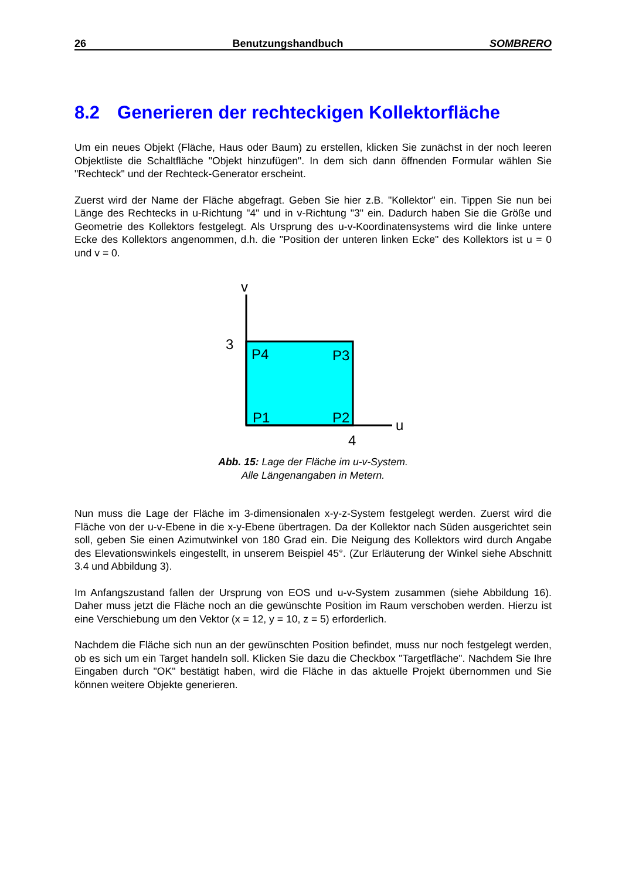26 Benutzungshandbuch SOMBRERO
8.2 Generieren der rechteckigen Kollektorfläche
Um ein neues Objekt (Fläche, Haus oder Baum) zu erstellen, klicken Sie zunächst in der noch leeren Objektliste die Schaltfläche "Objekt hinzufügen". In dem sich dann öffnenden Formular wählen Sie "Rechteck" und der Rechteck-Generator erscheint.
Zuerst wird der Name der Fläche abgefragt. Geben Sie hier z.B. "Kollektor" ein. Tippen Sie nun bei Länge des Rechtecks in u-Richtung "4" und in v-Richtung "3" ein. Dadurch haben Sie die Größe und Geometrie des Kollektors festgelegt. Als Ursprung des u-v-Koordinatensystems wird die linke untere Ecke des Kollektors angenommen, d.h. die "Position der unteren linken Ecke" des Kollektors ist u = 0 und v = 0.
v
3
u
4
P4
P3
P1
P2
Abb. 15: Lage der Fläche im u-v-System.
Alle Längenangaben in Metern.
Nun muss die Lage der Fläche im 3-dimensionalen x-y-z-System festgelegt werden. Zuerst wird die Fläche von der u-v-Ebene in die x-y-Ebene übertragen. Da der Kollektor nach Süden ausgerichtet sein soll, geben Sie einen Azimutwinkel von 180 Grad ein. Die Neigung des Kollektors wird durch Angabe des Elevationswinkels eingestellt, in unserem Beispiel 45°. (Zur Erläuterung der Winkel siehe Abschnitt 3.4 und Abbildung 3).
Im Anfangszustand fallen der Ursprung von EOS und u-v-System zusammen (siehe Abbildung 16). Daher muss jetzt die Fläche noch an die gewünschte Position im Raum verschoben werden. Hierzu ist eine Verschiebung um den Vektor (x = 12, y = 10, z = 5) erforderlich.
Nachdem die Fläche sich nun an der gewünschten Position befindet, muss nur noch festgelegt werden, ob es sich um ein Target handeln soll. Klicken Sie dazu die Checkbox "Targetfläche". Nachdem Sie Ihre Eingaben durch "OK" bestätigt haben, wird die Fläche in das aktuelle Projekt übernommen und Sie können weitere Objekte generieren.